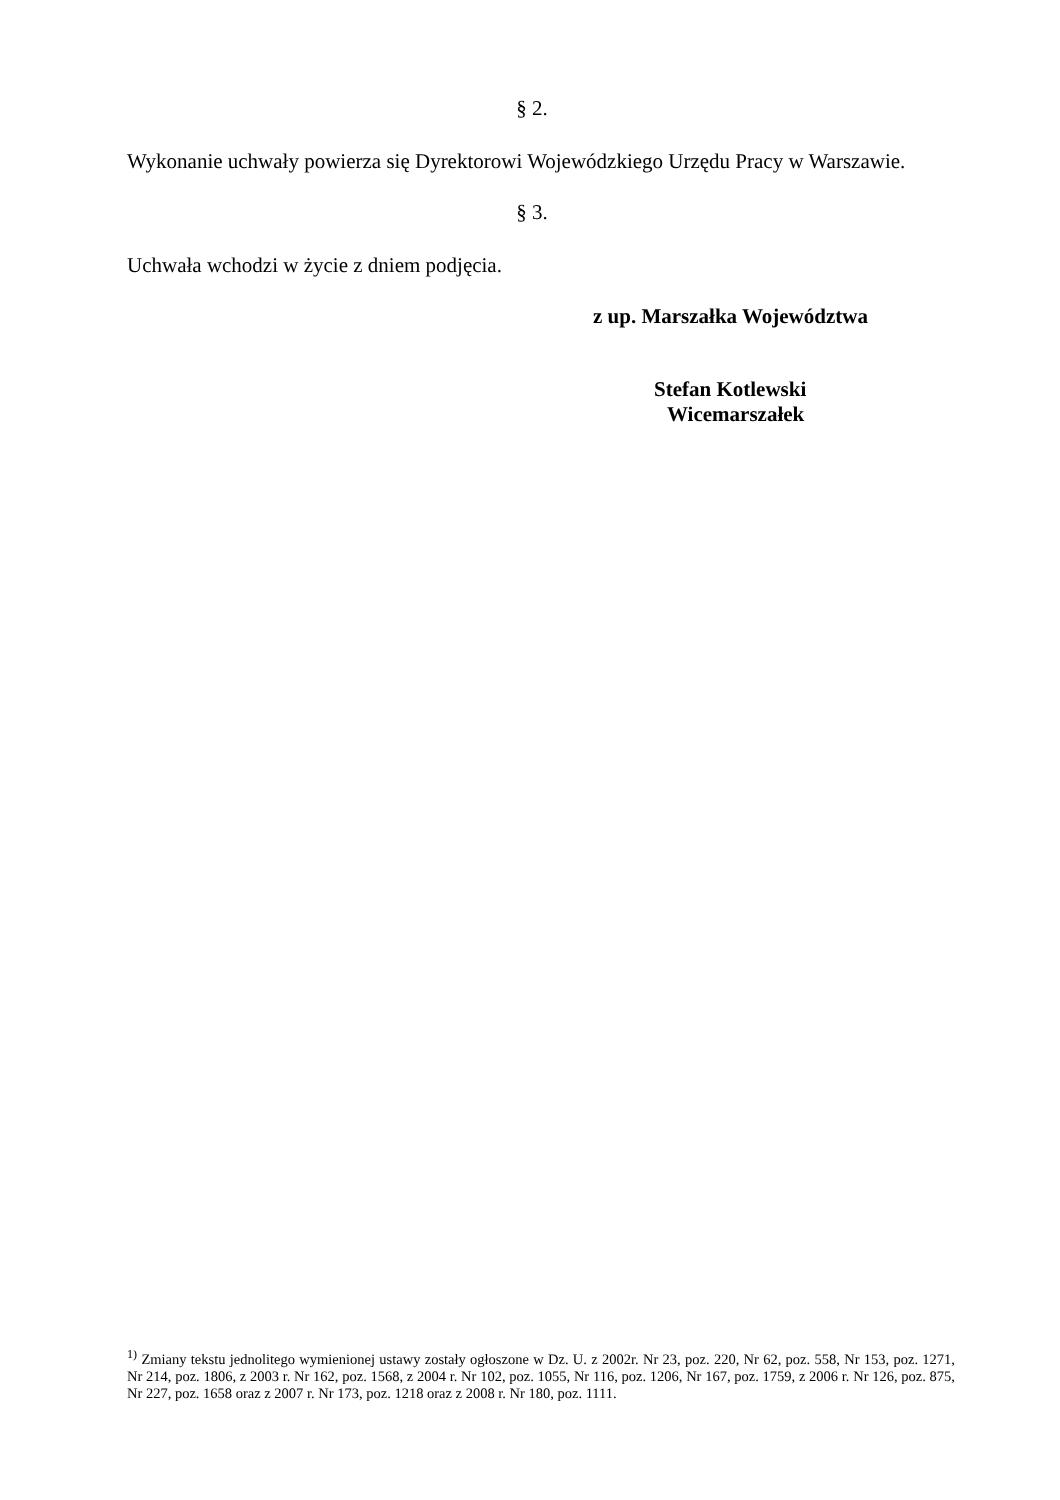§ 2.
Wykonanie uchwały powierza się Dyrektorowi Wojewódzkiego Urzędu Pracy w Warszawie.
§ 3.
Uchwała wchodzi w życie z dniem podjęcia.
z up. Marszałka Województwa
Stefan Kotlewski
Wicemarszałek
<sup>1)</sup> Zmiany tekstu jednolitego wymienionej ustawy zostały ogłoszone w Dz. U. z 2002r. Nr 23, poz. 220, Nr 62, poz. 558, Nr 153, poz. 1271, Nr 214, poz. 1806, z 2003 r. Nr 162, poz. 1568, z 2004 r. Nr 102, poz. 1055, Nr 116, poz. 1206, Nr 167, poz. 1759, z 2006 r. Nr 126, poz. 875, Nr 227, poz. 1658 oraz z 2007 r. Nr 173, poz. 1218 oraz z 2008 r. Nr 180, poz. 1111.